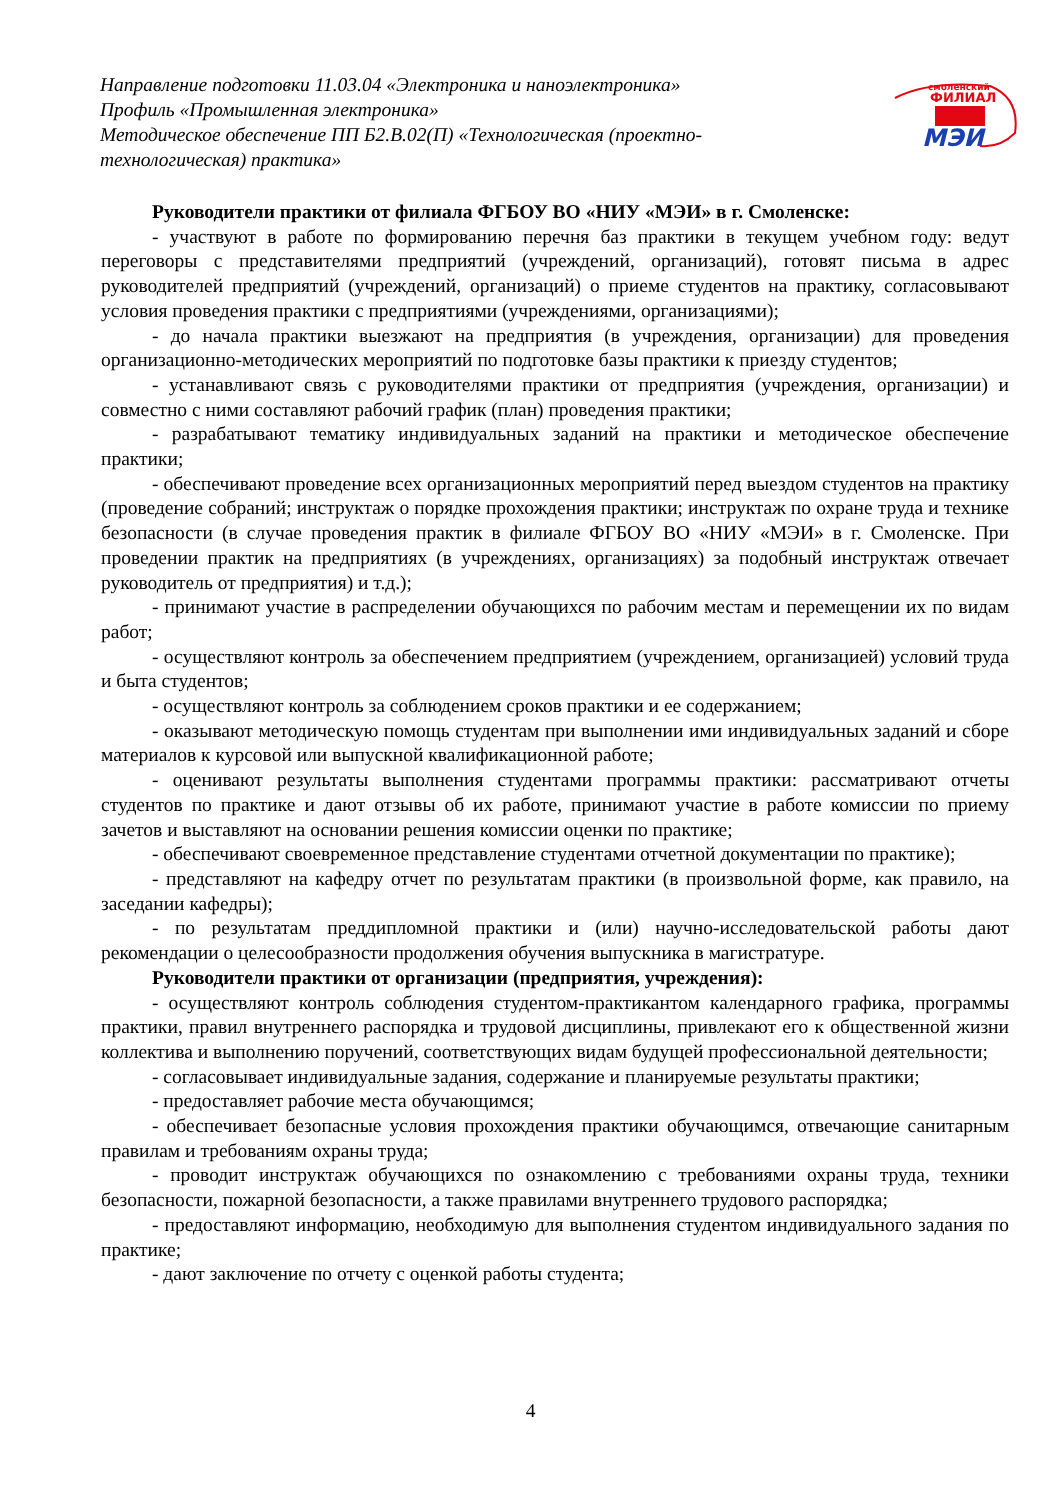Направление подготовки 11.03.04 «Электроника и наноэлектроника»
Профиль «Промышленная электроника»
Методическое обеспечение ПП Б2.В.02(П) «Технологическая (проектно-технологическая) практика»
смоленский
ФИЛИАЛ
МЭИ
Руководители практики от филиала ФГБОУ ВО «НИУ «МЭИ» в г. Смоленске:
- участвуют в работе по формированию перечня баз практики в текущем учебном году: ведут переговоры с представителями предприятий (учреждений, организаций), готовят письма в адрес руководителей предприятий (учреждений, организаций) о приеме студентов на практику, согласовывают условия проведения практики с предприятиями (учреждениями, организациями);
- до начала практики выезжают на предприятия (в учреждения, организации) для проведения организационно-методических мероприятий по подготовке базы практики к приезду студентов;
- устанавливают связь с руководителями практики от предприятия (учреждения, организации) и совместно с ними составляют рабочий график (план) проведения практики;
- разрабатывают тематику индивидуальных заданий на практики и методическое обеспечение практики;
- обеспечивают проведение всех организационных мероприятий перед выездом студентов на практику (проведение собраний; инструктаж о порядке прохождения практики; инструктаж по охране труда и технике безопасности (в случае проведения практик в филиале ФГБОУ ВО «НИУ «МЭИ» в г. Смоленске. При проведении практик на предприятиях (в учреждениях, организациях) за подобный инструктаж отвечает руководитель от предприятия) и т.д.);
- принимают участие в распределении обучающихся по рабочим местам и перемещении их по видам работ;
- осуществляют контроль за обеспечением предприятием (учреждением, организацией) условий труда и быта студентов;
- осуществляют контроль за соблюдением сроков практики и ее содержанием;
- оказывают методическую помощь студентам при выполнении ими индивидуальных заданий и сборе материалов к курсовой или выпускной квалификационной работе;
- оценивают результаты выполнения студентами программы практики: рассматривают отчеты студентов по практике и дают отзывы об их работе, принимают участие в работе комиссии по приему зачетов и выставляют на основании решения комиссии оценки по практике;
- обеспечивают своевременное представление студентами отчетной документации по практике);
- представляют на кафедру отчет по результатам практики (в произвольной форме, как правило, на заседании кафедры);
- по результатам преддипломной практики и (или) научно-исследовательской работы дают рекомендации о целесообразности продолжения обучения выпускника в магистратуре.
Руководители практики от организации (предприятия, учреждения):
- осуществляют контроль соблюдения студентом-практикантом календарного графика, программы практики, правил внутреннего распорядка и трудовой дисциплины, привлекают его к общественной жизни коллектива и выполнению поручений, соответствующих видам будущей профессиональной деятельности;
- согласовывает индивидуальные задания, содержание и планируемые результаты практики;
- предоставляет рабочие места обучающимся;
- обеспечивает безопасные условия прохождения практики обучающимся, отвечающие санитарным правилам и требованиям охраны труда;
- проводит инструктаж обучающихся по ознакомлению с требованиями охраны труда, техники безопасности, пожарной безопасности, а также правилами внутреннего трудового распорядка;
- предоставляют информацию, необходимую для выполнения студентом индивидуального задания по практике;
- дают заключение по отчету с оценкой работы студента;
4